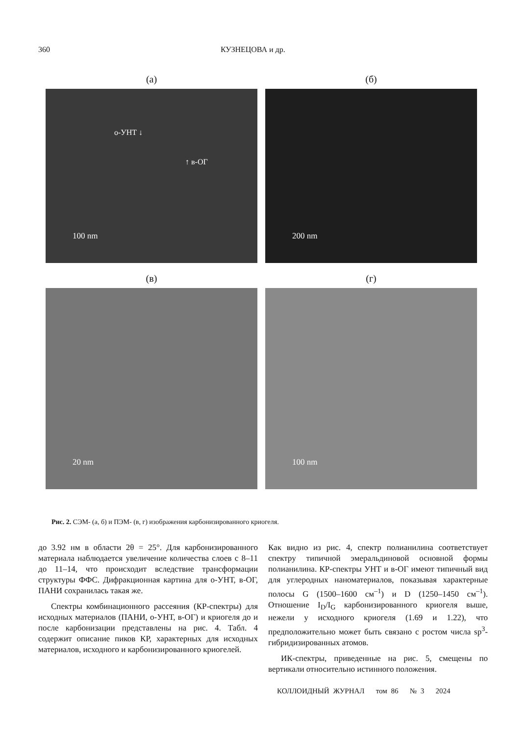360 КУЗНЕЦОВА и др.
(а)
о-УНТ ↓
↑ в-ОГ
100 nm
(б)
200 nm
(в)
20 nm
(г)
100 nm
Рис. 2. СЭМ- (а, б) и ПЭМ- (в, г) изображения карбонизированного криогеля.
до 3.92 нм в области 2θ = 25°. Для карбонизированного материала наблюдается увеличение количества слоев с 8–11 до 11–14, что происходит вследствие трансформации структуры ФФС. Дифракционная картина для о-УНТ, в-ОГ, ПАНИ сохранилась такая же.
Спектры комбинационного рассеяния (КР-спектры) для исходных материалов (ПАНИ, о-УНТ, в-ОГ) и криогеля до и после карбонизации представлены на рис. 4. Табл. 4 содержит описание пиков КР, характерных для исходных материалов, исходного и карбонизированного криогелей.
Как видно из рис. 4, спектр полианилина соответствует спектру типичной эмеральдиновой основной формы полианилина. КР-спектры УНТ и в-ОГ имеют типичный вид для углеродных наноматериалов, показывая характерные полосы G (1500–1600 см<sup>–1</sup>) и D (1250–1450 см<sup>–1</sup>). Отношение I<sub>D</sub>/I<sub>G</sub> карбонизированного криогеля выше, нежели у исходного криогеля (1.69 и 1.22), что предположительно может быть связано с ростом числа sp<sup>3</sup>-гибридизированных атомов.
ИК-спектры, приведенные на рис. 5, смещены по вертикали относительно истинного положения.
КОЛЛОИДНЫЙ ЖУРНАЛ том 86 № 3 2024